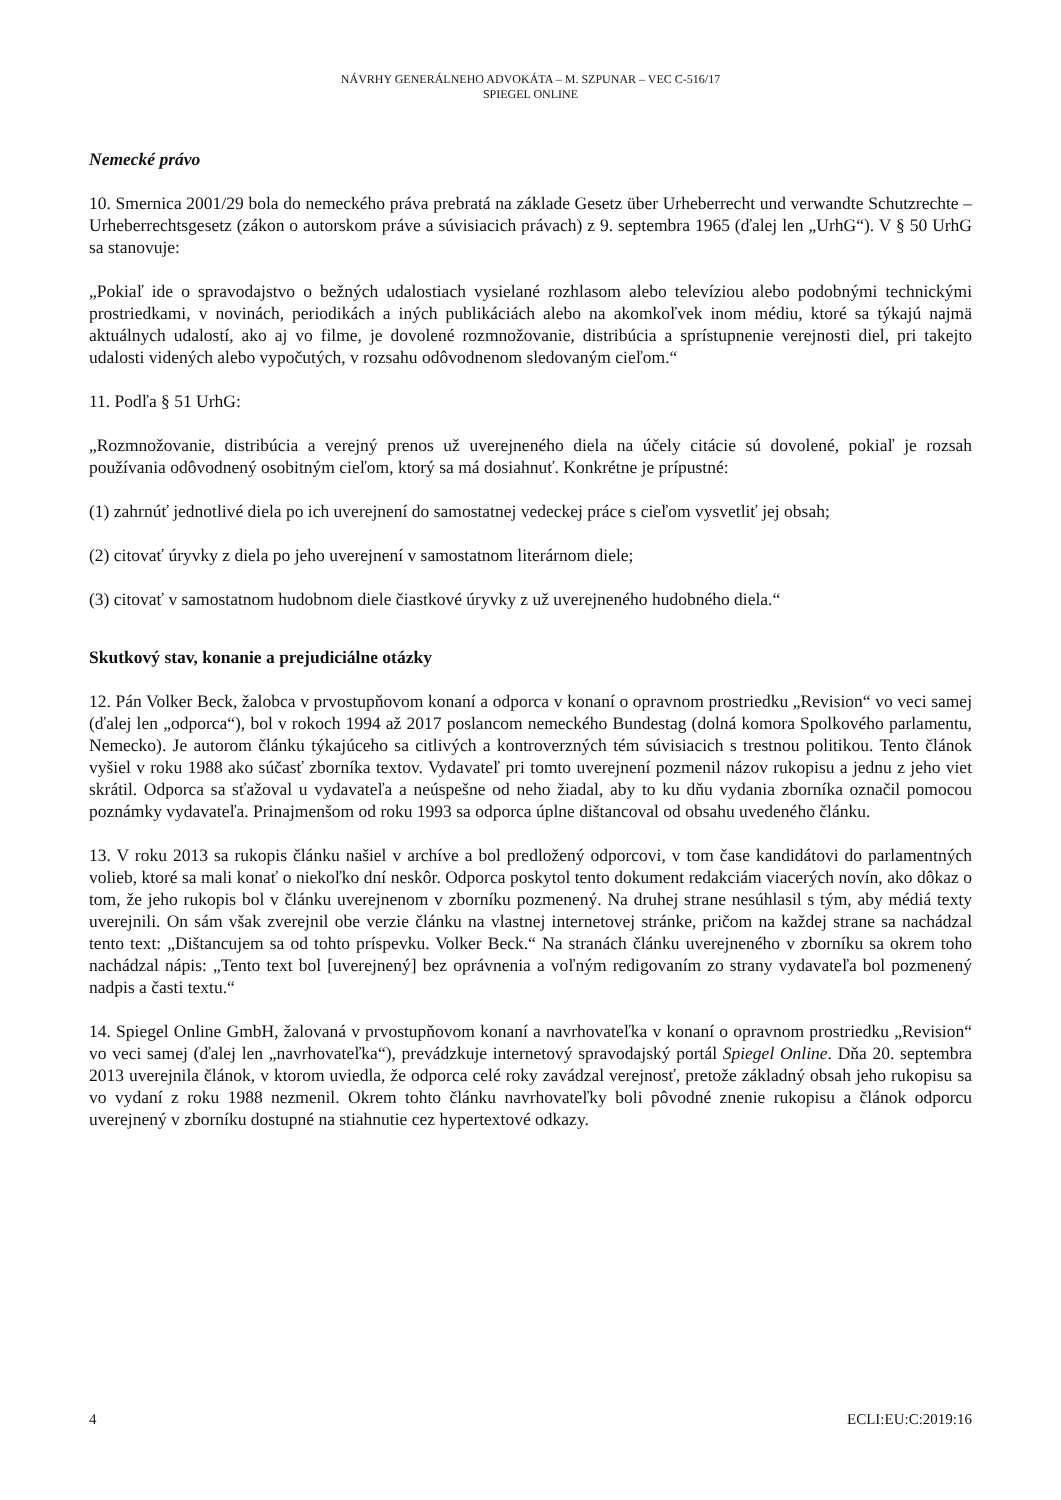NÁVRHY GENERÁLNEHO ADVOKÁTA – M. SZPUNAR – VEC C-516/17
SPIEGEL ONLINE
Nemecké právo
10. Smernica 2001/29 bola do nemeckého práva prebratá na základe Gesetz über Urheberrecht und verwandte Schutzrechte – Urheberrechtsgesetz (zákon o autorskom práve a súvisiacich právach) z 9. septembra 1965 (ďalej len „UrhG“). V § 50 UrhG sa stanovuje:
„Pokiaľ ide o spravodajstvo o bežných udalostiach vysielané rozhlasom alebo televíziou alebo podobnými technickými prostriedkami, v novinách, periodikách a iných publikáciách alebo na akomkoľvek inom médiu, ktoré sa týkajú najmä aktuálnych udalostí, ako aj vo filme, je dovolené rozmnožovanie, distribúcia a sprístupnenie verejnosti diel, pri takejto udalosti videných alebo vypočutých, v rozsahu odôvodnenom sledovaným cieľom.“
11. Podľa § 51 UrhG:
„Rozmnožovanie, distribúcia a verejný prenos už uverejneného diela na účely citácie sú dovolené, pokiaľ je rozsah používania odôvodnený osobitným cieľom, ktorý sa má dosiahnuť. Konkrétne je prípustné:
(1) zahrnúť jednotlivé diela po ich uverejnení do samostatnej vedeckej práce s cieľom vysvetliť jej obsah;
(2) citovať úryvky z diela po jeho uverejnení v samostatnom literárnom diele;
(3) citovať v samostatnom hudobnom diele čiastkové úryvky z už uverejneného hudobného diela.“
Skutkový stav, konanie a prejudiciálne otázky
12. Pán Volker Beck, žalobca v prvostupňovom konaní a odporca v konaní o opravnom prostriedku „Revision“ vo veci samej (ďalej len „odporca“), bol v rokoch 1994 až 2017 poslancom nemeckého Bundestag (dolná komora Spolkového parlamentu, Nemecko). Je autorom článku týkajúceho sa citlivých a kontroverzných tém súvisiacich s trestnou politikou. Tento článok vyšiel v roku 1988 ako súčasť zborníka textov. Vydavateľ pri tomto uverejnení pozmenil názov rukopisu a jednu z jeho viet skrátil. Odporca sa sťažoval u vydavateľa a neúspešne od neho žiadal, aby to ku dňu vydania zborníka označil pomocou poznámky vydavateľa. Prinajmenšom od roku 1993 sa odporca úplne dištancoval od obsahu uvedeného článku.
13. V roku 2013 sa rukopis článku našiel v archíve a bol predložený odporcovi, v tom čase kandidátovi do parlamentných volieb, ktoré sa mali konať o niekoľko dní neskôr. Odporca poskytol tento dokument redakciám viacerých novín, ako dôkaz o tom, že jeho rukopis bol v článku uverejnenom v zborníku pozmenený. Na druhej strane nesúhlasil s tým, aby médiá texty uverejnili. On sám však zverejnil obe verzie článku na vlastnej internetovej stránke, pričom na každej strane sa nachádzal tento text: „Dištancujem sa od tohto príspevku. Volker Beck.“ Na stranách článku uverejneného v zborníku sa okrem toho nachádzal nápis: „Tento text bol [uverejnený] bez oprávnenia a voľným redigovaním zo strany vydavateľa bol pozmenený nadpis a časti textu.“
14. Spiegel Online GmbH, žalovaná v prvostupňovom konaní a navrhovateľka v konaní o opravnom prostriedku „Revision“ vo veci samej (ďalej len „navrhovateľka“), prevádzkuje internetový spravodajský portál Spiegel Online. Dňa 20. septembra 2013 uverejnila článok, v ktorom uviedla, že odporca celé roky zavádzal verejnosť, pretože základný obsah jeho rukopisu sa vo vydaní z roku 1988 nezmenil. Okrem tohto článku navrhovateľky boli pôvodné znenie rukopisu a článok odporcu uverejnený v zborníku dostupné na stiahnutie cez hypertextové odkazy.
4 ECLI:EU:C:2019:16